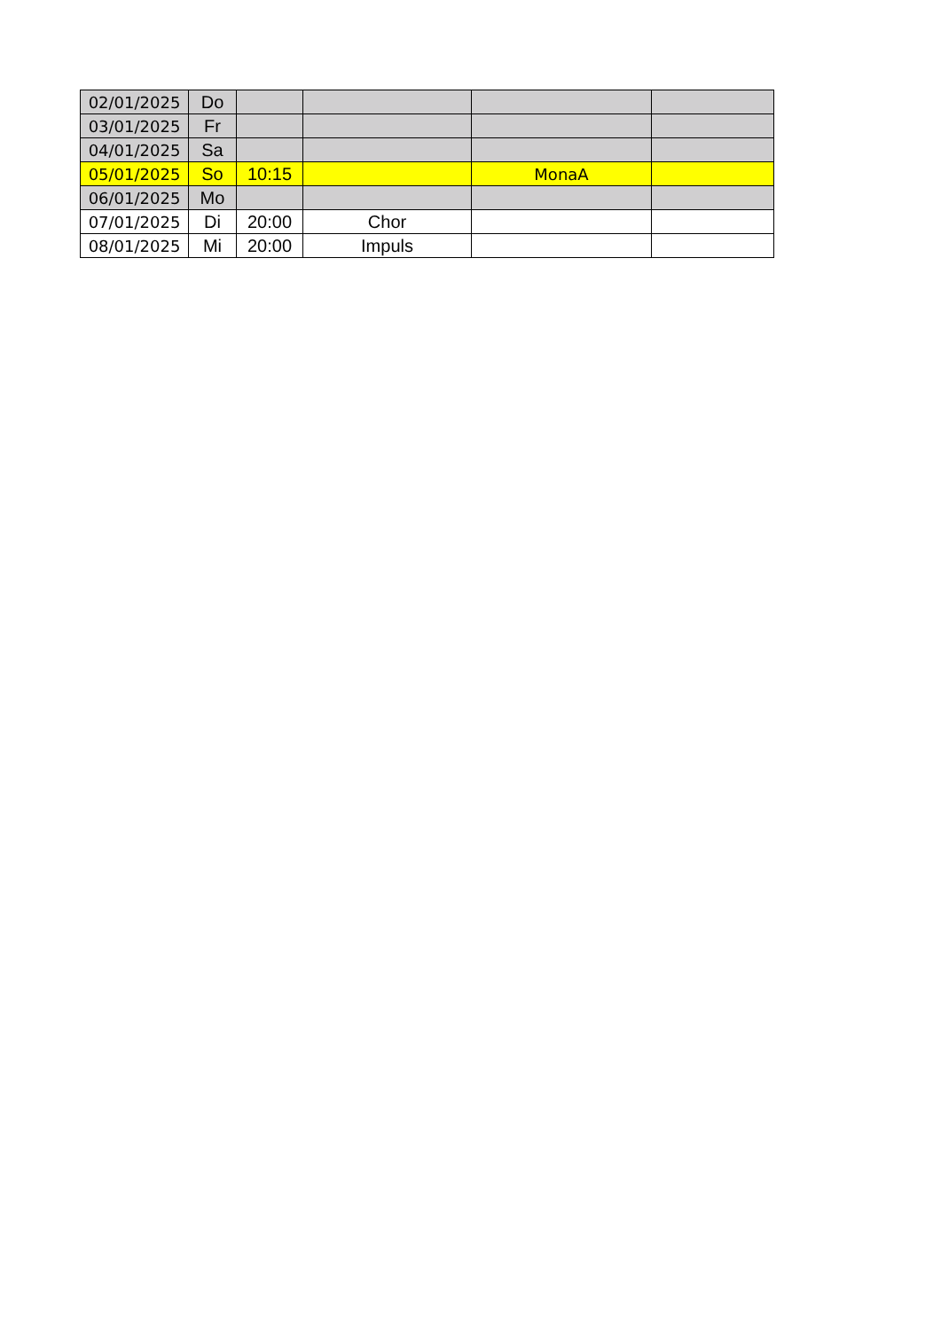| 02/01/2025 | Do | | | | |
| 03/01/2025 | Fr | | | | |
| 04/01/2025 | Sa | | | | |
| 05/01/2025 | So | 10:15 | | MonaA | |
| 06/01/2025 | Mo | | | | |
| 07/01/2025 | Di | 20:00 | Chor | | |
| 08/01/2025 | Mi | 20:00 | Impuls | | |